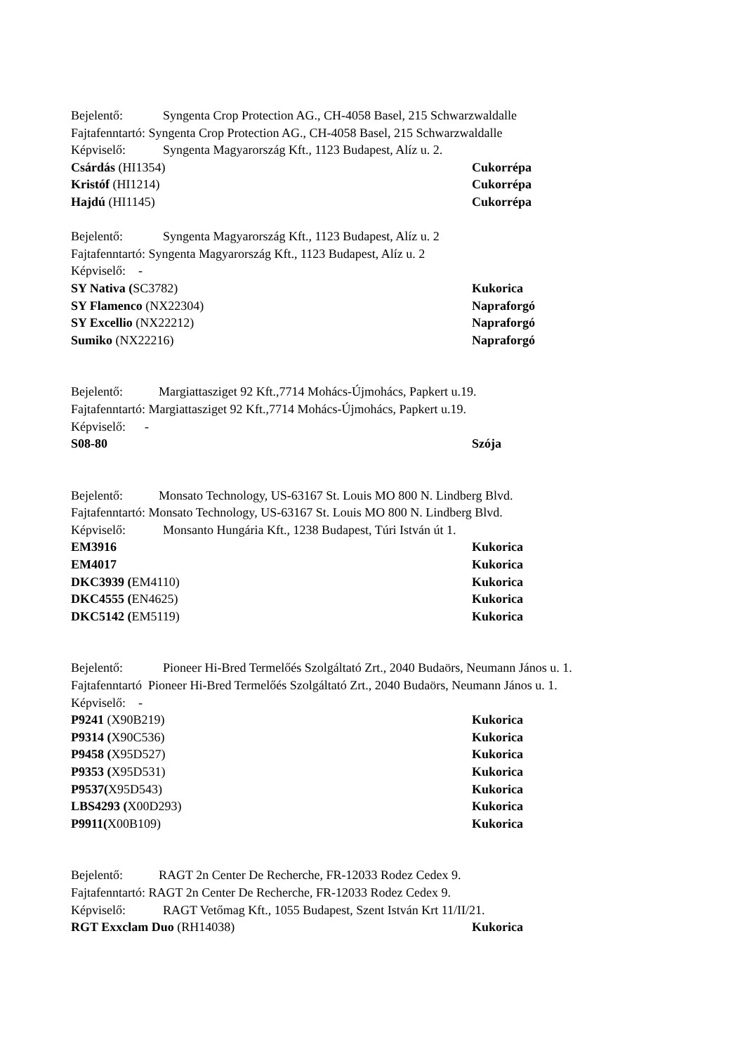Bejelentő: Syngenta Crop Protection AG., CH-4058 Basel, 215 Schwarzwaldalle
Fajtafenntartó: Syngenta Crop Protection AG., CH-4058 Basel, 215 Schwarzwaldalle
Képviselő: Syngenta Magyarország Kft., 1123 Budapest, Alíz u. 2.
Csárdás (HI1354) Cukorrépa
Kristóf (HI1214) Cukorrépa
Hajdú (HI1145) Cukorrépa
Bejelentő: Syngenta Magyarország Kft., 1123 Budapest, Alíz u. 2
Fajtafenntartó: Syngenta Magyarország Kft., 1123 Budapest, Alíz u. 2
Képviselő: -
SY Nativa (SC3782) Kukorica
SY Flamenco (NX22304) Napraforgó
SY Excellio (NX22212) Napraforgó
Sumiko (NX22216) Napraforgó
Bejelentő: Margiattasziget 92 Kft.,7714 Mohács-Újmohács, Papkert u.19.
Fajtafenntartó: Margiattasziget 92 Kft.,7714 Mohács-Újmohács, Papkert u.19.
Képviselő: -
S08-80 Szója
Bejelentő: Monsato Technology, US-63167 St. Louis MO 800 N. Lindberg Blvd.
Fajtafenntartó: Monsato Technology, US-63167 St. Louis MO 800 N. Lindberg Blvd.
Képviselő: Monsanto Hungária Kft., 1238 Budapest, Túri István út 1.
EM3916 Kukorica
EM4017 Kukorica
DKC3939 (EM4110) Kukorica
DKC4555 (EN4625) Kukorica
DKC5142 (EM5119) Kukorica
Bejelentő: Pioneer Hi-Bred Termelőés Szolgáltató Zrt., 2040 Budaörs, Neumann János u. 1.
Fajtafenntartó Pioneer Hi-Bred Termelőés Szolgáltató Zrt., 2040 Budaörs, Neumann János u. 1.
Képviselő: -
P9241 (X90B219) Kukorica
P9314 (X90C536) Kukorica
P9458 (X95D527) Kukorica
P9353 (X95D531) Kukorica
P9537(X95D543) Kukorica
LBS4293 (X00D293) Kukorica
P9911(X00B109) Kukorica
Bejelentő: RAGT 2n Center De Recherche, FR-12033 Rodez Cedex 9.
Fajtafenntartó: RAGT 2n Center De Recherche, FR-12033 Rodez Cedex 9.
Képviselő: RAGT Vetőmag Kft., 1055 Budapest, Szent István Krt 11/II/21.
RGT Exxclam Duo (RH14038) Kukorica